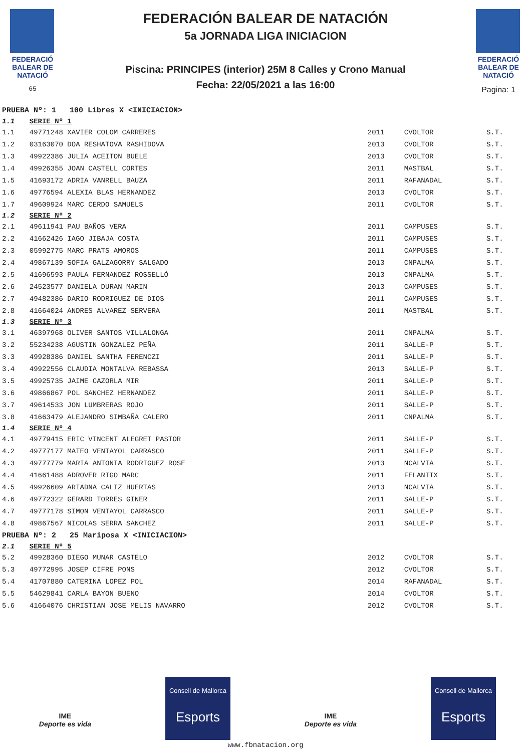FEDERACIÓ BALEAR DE NATACIÓ
65
FEDERACIÓN BALEAR DE NATACIÓN
5a JORNADA LIGA INICIACION
Piscina: PRINCIPES (interior) 25M 8 Calles y Crono Manual
Fecha: 22/05/2021 a las 16:00
FEDERACIÓ BALEAR DE NATACIÓ
Pagina: 1
| PRUEBA Nº: 1 100 Libres X <INICIACION> | | | | |
| 1.1 | SERIE Nº 1 | | | |
| 1.1 | 49771248 XAVIER COLOM CARRERES | 2011 | CVOLTOR | S.T. |
| 1.2 | 03163070 DOA RESHATOVA RASHIDOVA | 2013 | CVOLTOR | S.T. |
| 1.3 | 49922386 JULIA ACEITON BUELE | 2013 | CVOLTOR | S.T. |
| 1.4 | 49926355 JOAN CASTELL CORTES | 2011 | MASTBAL | S.T. |
| 1.5 | 41693172 ADRIA VANRELL BAUZA | 2011 | RAFANADAL | S.T. |
| 1.6 | 49776594 ALEXIA BLAS HERNANDEZ | 2013 | CVOLTOR | S.T. |
| 1.7 | 49609924 MARC CERDO SAMUELS | 2011 | CVOLTOR | S.T. |
| 1.2 | SERIE Nº 2 | | | |
| 2.1 | 49611941 PAU BAÑOS VERA | 2011 | CAMPUSES | S.T. |
| 2.2 | 41662426 IAGO JIBAJA COSTA | 2011 | CAMPUSES | S.T. |
| 2.3 | 05992775 MARC PRATS AMOROS | 2011 | CAMPUSES | S.T. |
| 2.4 | 49867139 SOFIA GALZAGORRY SALGADO | 2013 | CNPALMA | S.T. |
| 2.5 | 41696593 PAULA FERNANDEZ ROSSELLÓ | 2013 | CNPALMA | S.T. |
| 2.6 | 24523577 DANIELA DURAN MARIN | 2013 | CAMPUSES | S.T. |
| 2.7 | 49482386 DARIO RODRIGUEZ DE DIOS | 2011 | CAMPUSES | S.T. |
| 2.8 | 41664024 ANDRES ALVAREZ SERVERA | 2011 | MASTBAL | S.T. |
| 1.3 | SERIE Nº 3 | | | |
| 3.1 | 46397968 OLIVER SANTOS VILLALONGA | 2011 | CNPALMA | S.T. |
| 3.2 | 55234238 AGUSTIN GONZALEZ PEÑA | 2011 | SALLE-P | S.T. |
| 3.3 | 49928386 DANIEL SANTHA FERENCZI | 2011 | SALLE-P | S.T. |
| 3.4 | 49922556 CLAUDIA MONTALVA REBASSA | 2013 | SALLE-P | S.T. |
| 3.5 | 49925735 JAIME CAZORLA MIR | 2011 | SALLE-P | S.T. |
| 3.6 | 49866867 POL SANCHEZ HERNANDEZ | 2011 | SALLE-P | S.T. |
| 3.7 | 49614533 JON LUMBRERAS ROJO | 2011 | SALLE-P | S.T. |
| 3.8 | 41663479 ALEJANDRO SIMBAÑA CALERO | 2011 | CNPALMA | S.T. |
| 1.4 | SERIE Nº 4 | | | |
| 4.1 | 49779415 ERIC VINCENT ALEGRET PASTOR | 2011 | SALLE-P | S.T. |
| 4.2 | 49777177 MATEO VENTAYOL CARRASCO | 2011 | SALLE-P | S.T. |
| 4.3 | 49777779 MARIA ANTONIA RODRIGUEZ ROSE | 2013 | NCALVIA | S.T. |
| 4.4 | 41661488 ADROVER RIGO MARC | 2011 | FELANITX | S.T. |
| 4.5 | 49926609 ARIADNA CALIZ HUERTAS | 2013 | NCALVIA | S.T. |
| 4.6 | 49772322 GERARD TORRES GINER | 2011 | SALLE-P | S.T. |
| 4.7 | 49777178 SIMON VENTAYOL CARRASCO | 2011 | SALLE-P | S.T. |
| 4.8 | 49867567 NICOLAS SERRA SANCHEZ | 2011 | SALLE-P | S.T. |
| PRUEBA Nº: 2 25 Mariposa X <INICIACION> | | | | |
| 2.1 | SERIE Nº 5 | | | |
| 5.2 | 49928360 DIEGO MUNAR CASTELO | 2012 | CVOLTOR | S.T. |
| 5.3 | 49772995 JOSEP CIFRE PONS | 2012 | CVOLTOR | S.T. |
| 5.4 | 41707880 CATERINA LOPEZ POL | 2014 | RAFANADAL | S.T. |
| 5.5 | 54629841 CARLA BAYON BUENO | 2014 | CVOLTOR | S.T. |
| 5.6 | 41664076 CHRISTIAN JOSE MELIS NAVARRO | 2012 | CVOLTOR | S.T. |
IME
Deporte es vida
Consell de Mallorca
Esports
IME
Deporte es vida
Consell de Mallorca
Esports
www.fbnatacion.org